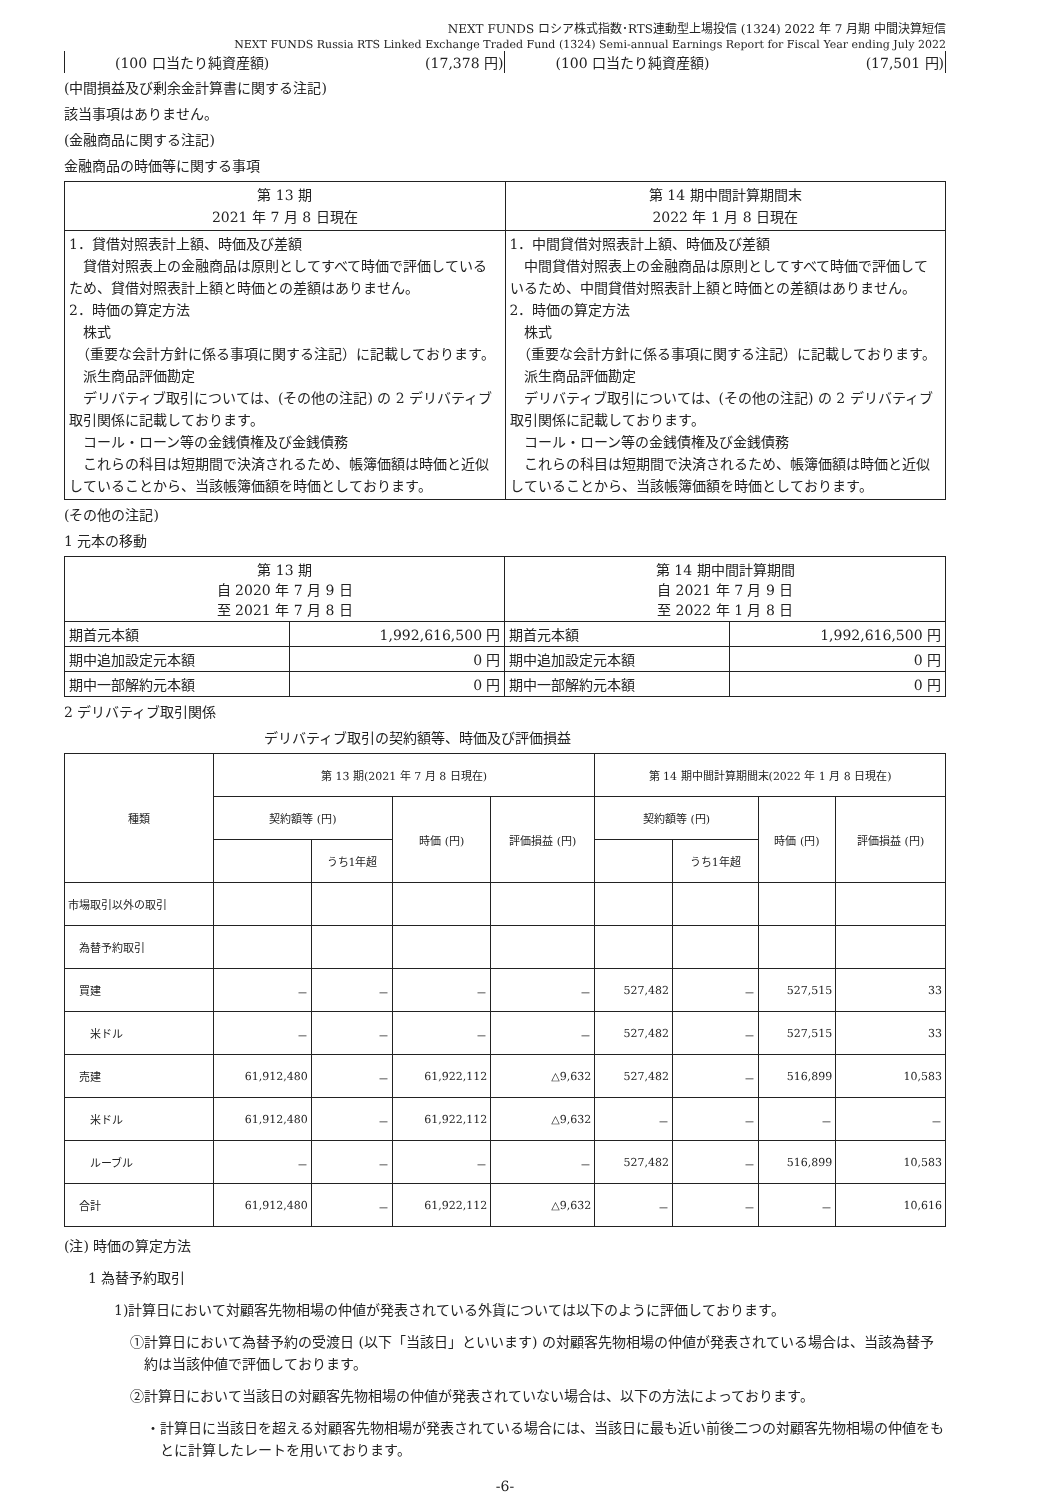NEXT FUNDS ロシア株式指数･RTS連動型上場投信 (1324) 2022 年 7 月期 中間決算短信
NEXT FUNDS Russia RTS Linked Exchange Traded Fund (1324) Semi-annual Earnings Report for Fiscal Year ending July 2022
| (100 口当たり純資産額) | (17,378 円) | (100 口当たり純資産額) | (17,501 円) |
(中間損益及び剰余金計算書に関する注記)
該当事項はありません。
(金融商品に関する注記)
金融商品の時価等に関する事項
| 第 13 期 2021 年 7 月 8 日現在 | 第 14 期中間計算期間末 2022 年 1 月 8 日現在 |
| --- | --- |
| 1．貸借対照表計上額、時価及び差額 貸借対照表上の金融商品は原則としてすべて時価で評価しているため、貸借対照表計上額と時価との差額はありません。 2．時価の算定方法 株式 （重要な会計方針に係る事項に関する注記）に記載しております。 派生商品評価勘定 デリバティブ取引については、(その他の注記) の 2 デリバティブ取引関係に記載しております。 コール・ローン等の金銭債権及び金銭債務 これらの科目は短期間で決済されるため、帳簿価額は時価と近似していることから、当該帳簿価額を時価としております。 | 1．中間貸借対照表計上額、時価及び差額 中間貸借対照表上の金融商品は原則としてすべて時価で評価しているため、中間貸借対照表計上額と時価との差額はありません。 2．時価の算定方法 株式 （重要な会計方針に係る事項に関する注記）に記載しております。 派生商品評価勘定 デリバティブ取引については、(その他の注記) の 2 デリバティブ取引関係に記載しております。 コール・ローン等の金銭債権及び金銭債務 これらの科目は短期間で決済されるため、帳簿価額は時価と近似していることから、当該帳簿価額を時価としております。 |
(その他の注記)
1 元本の移動
| 第 13 期 自 2020 年 7 月 9 日 至 2021 年 7 月 8 日 | | 第 14 期中間計算期間 自 2021 年 7 月 9 日 至 2022 年 1 月 8 日 | |
| --- | --- | --- | --- |
| 期首元本額 | 1,992,616,500 円 | 期首元本額 | 1,992,616,500 円 |
| 期中追加設定元本額 | 0 円 | 期中追加設定元本額 | 0 円 |
| 期中一部解約元本額 | 0 円 | 期中一部解約元本額 | 0 円 |
2 デリバティブ取引関係
デリバティブ取引の契約額等、時価及び評価損益
| 種類 | 第 13 期(2021 年 7 月 8 日現在) | | | | 第 14 期中間計算期間末(2022 年 1 月 8 日現在) | | | |
| --- | --- | --- | --- | --- | --- | --- | --- | --- |
| | 契約額等 (円) | | 時価 (円) | 評価損益 (円) | 契約額等 (円) | | 時価 (円) | 評価損益 (円) |
| | | うち1年超 | | | | うち1年超 | | |
| 市場取引以外の取引 | | | | | | | | |
| 為替予約取引 | | | | | | | | |
| 買建 | － | － | － | － | 527,482 | － | 527,515 | 33 |
| 米ドル | － | － | － | － | 527,482 | － | 527,515 | 33 |
| 売建 | 61,912,480 | － | 61,922,112 | △9,632 | 527,482 | － | 516,899 | 10,583 |
| 米ドル | 61,912,480 | － | 61,922,112 | △9,632 | － | － | － | － |
| ルーブル | － | － | － | － | 527,482 | － | 516,899 | 10,583 |
| 合計 | 61,912,480 | － | 61,922,112 | △9,632 | － | － | － | 10,616 |
(注) 時価の算定方法
1 為替予約取引
1)計算日において対顧客先物相場の仲値が発表されている外貨については以下のように評価しております。
①計算日において為替予約の受渡日 (以下「当該日」といいます) の対顧客先物相場の仲値が発表されている場合は、当該為替予約は当該仲値で評価しております。
②計算日において当該日の対顧客先物相場の仲値が発表されていない場合は、以下の方法によっております。
・計算日に当該日を超える対顧客先物相場が発表されている場合には、当該日に最も近い前後二つの対顧客先物相場の仲値をもとに計算したレートを用いております。
-6-